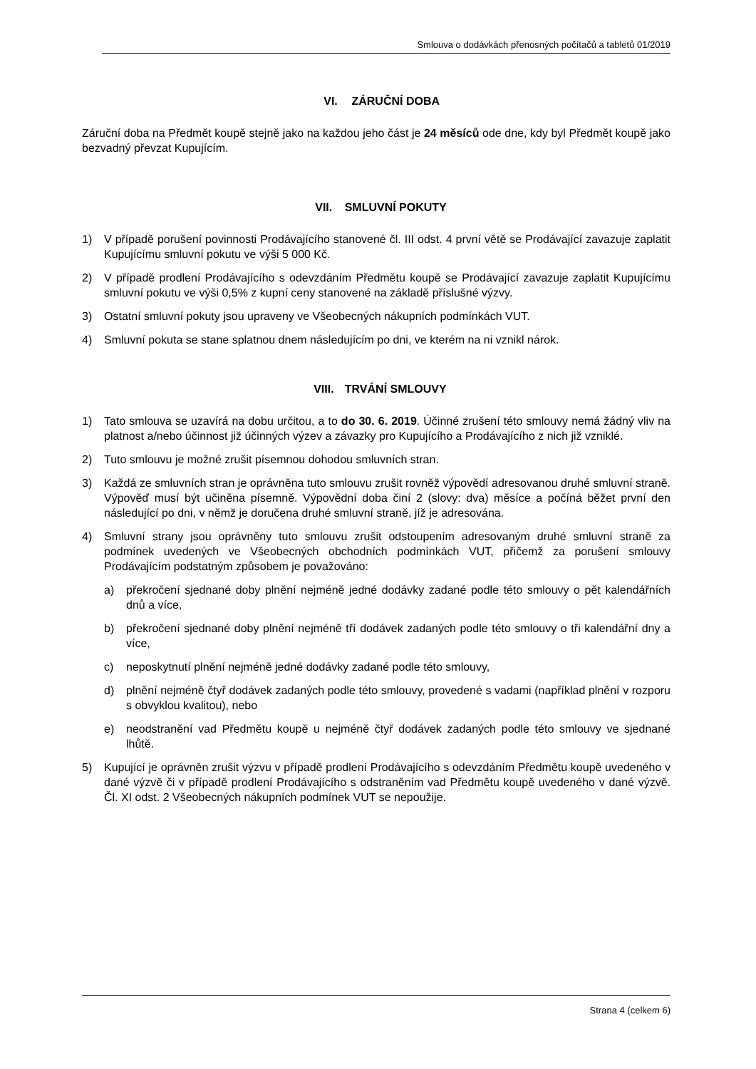Smlouva o dodávkách přenosných počítačů a tabletů 01/2019
VI. ZÁRUČNÍ DOBA
Záruční doba na Předmět koupě stejně jako na každou jeho část je 24 měsíců ode dne, kdy byl Předmět koupě jako bezvadný převzat Kupujícím.
VII. SMLUVNÍ POKUTY
1) V případě porušení povinnosti Prodávajícího stanovené čl. III odst. 4 první větě se Prodávající zavazuje zaplatit Kupujícímu smluvní pokutu ve výši 5 000 Kč.
2) V případě prodlení Prodávajícího s odevzdáním Předmětu koupě se Prodávající zavazuje zaplatit Kupujícímu smluvní pokutu ve výši 0,5% z kupní ceny stanovené na základě příslušné výzvy.
3) Ostatní smluvní pokuty jsou upraveny ve Všeobecných nákupních podmínkách VUT.
4) Smluvní pokuta se stane splatnou dnem následujícím po dni, ve kterém na ni vznikl nárok.
VIII. TRVÁNÍ SMLOUVY
1) Tato smlouva se uzavírá na dobu určitou, a to do 30. 6. 2019. Účinné zrušení této smlouvy nemá žádný vliv na platnost a/nebo účinnost již účinných výzev a závazky pro Kupujícího a Prodávajícího z nich již vzniklé.
2) Tuto smlouvu je možné zrušit písemnou dohodou smluvních stran.
3) Každá ze smluvních stran je oprávněna tuto smlouvu zrušit rovněž výpovědí adresovanou druhé smluvní straně. Výpověď musí být učiněna písemně. Výpovědní doba činí 2 (slovy: dva) měsíce a počíná běžet první den následující po dni, v němž je doručena druhé smluvní straně, jíž je adresována.
4) Smluvní strany jsou oprávněny tuto smlouvu zrušit odstoupením adresovaným druhé smluvní straně za podmínek uvedených ve Všeobecných obchodních podmínkách VUT, přičemž za porušení smlouvy Prodávajícím podstatným způsobem je považováno:
a) překročení sjednané doby plnění nejméně jedné dodávky zadané podle této smlouvy o pět kalendářních dnů a více,
b) překročení sjednané doby plnění nejméně tří dodávek zadaných podle této smlouvy o tři kalendářní dny a více,
c) neposkytnutí plnění nejméně jedné dodávky zadané podle této smlouvy,
d) plnění nejméně čtyř dodávek zadaných podle této smlouvy, provedené s vadami (například plnění v rozporu s obvyklou kvalitou), nebo
e) neodstranění vad Předmětu koupě u nejméně čtyř dodávek zadaných podle této smlouvy ve sjednané lhůtě.
5) Kupující je oprávněn zrušit výzvu v případě prodlení Prodávajícího s odevzdáním Předmětu koupě uvedeného v dané výzvě či v případě prodlení Prodávajícího s odstraněním vad Předmětu koupě uvedeného v dané výzvě. Čl. XI odst. 2 Všeobecných nákupních podmínek VUT se nepoužije.
Strana 4 (celkem 6)